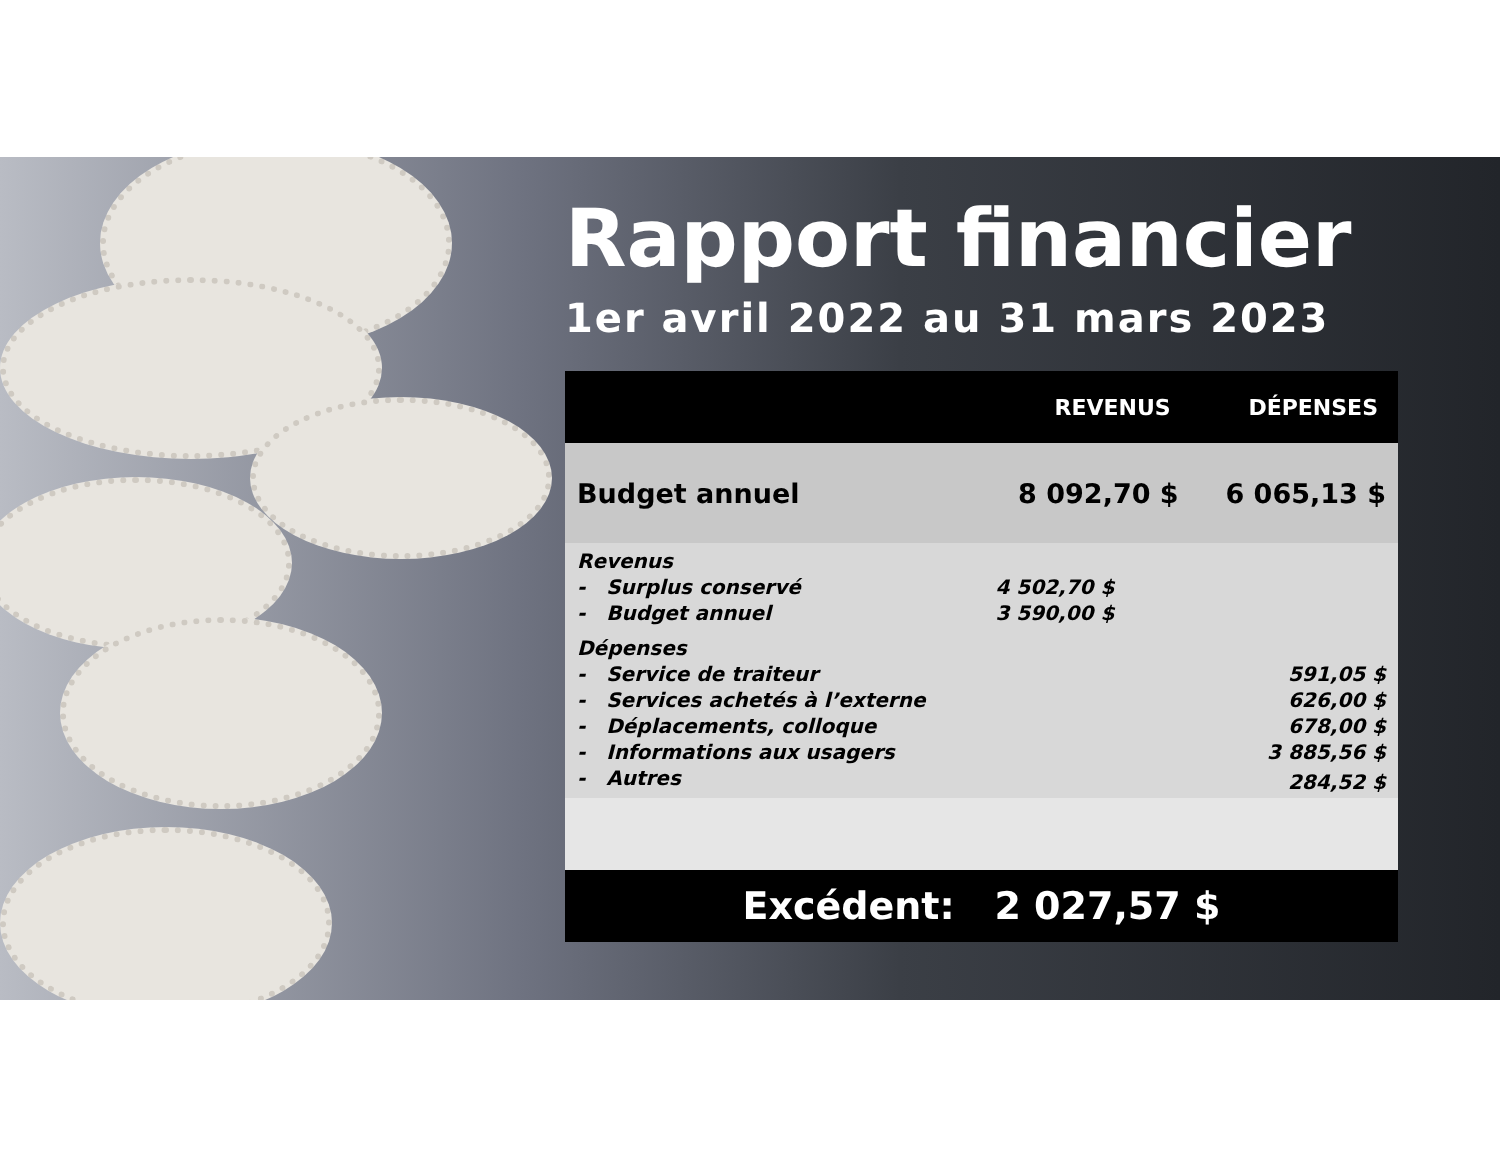Rapport financier
1er avril 2022 au 31 mars 2023
| | REVENUS | DÉPENSES |
| --- | --- | --- |
| Budget annuel | 8 092,70 $ | 6 065,13 $ |
| Revenus | | |
| - Surplus conservé | 4 502,70 $ | |
| - Budget annuel | 3 590,00 $ | |
| Dépenses | | |
| - Service de traiteur | | 591,05 $ |
| - Services achetés à l’externe | | 626,00 $ |
| - Déplacements, colloque | | 678,00 $ |
| - Informations aux usagers | | 3 885,56 $ |
| - Autres | | 284,52 $ |
| Excédent: 2 027,57 $ | | |